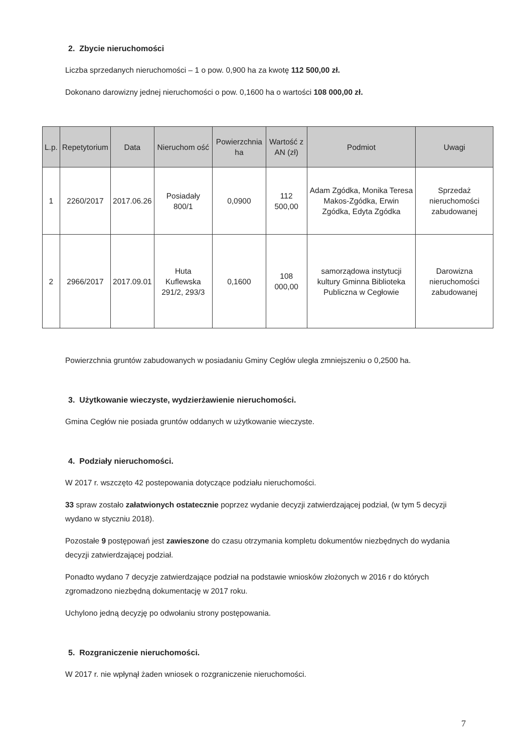2. Zbycie nieruchomości
Liczba sprzedanych nieruchomości – 1 o pow. 0,900 ha za kwotę 112 500,00 zł.
Dokonano darowizny jednej nieruchomości o pow. 0,1600 ha o wartości 108 000,00 zł.
| L.p. | Repetytorium | Data | Nieruchom ość | Powierzchnia ha | Wartość z AN (zł) | Podmiot | Uwagi |
| --- | --- | --- | --- | --- | --- | --- | --- |
| 1 | 2260/2017 | 2017.06.26 | Posiadały 800/1 | 0,0900 | 112 500,00 | Adam Zgódka, Monika Teresa Makos-Zgódka, Erwin Zgódka, Edyta Zgódka | Sprzedaż nieruchomości zabudowanej |
| 2 | 2966/2017 | 2017.09.01 | Huta Kuflewska 291/2, 293/3 | 0,1600 | 108 000,00 | samorządowa instytucji kultury Gminna Biblioteka Publiczna w Cegłowie | Darowizna nieruchomości zabudowanej |
Powierzchnia gruntów zabudowanych w posiadaniu Gminy Cegłów uległa zmniejszeniu o 0,2500 ha.
3. Użytkowanie wieczyste, wydzierżawienie nieruchomości.
Gmina Cegłów nie posiada gruntów oddanych w użytkowanie wieczyste.
4. Podziały nieruchomości.
W 2017 r. wszczęto 42 postepowania dotyczące podziału nieruchomości.
33 spraw zostało załatwionych ostatecznie poprzez wydanie decyzji zatwierdzającej podział, (w tym 5 decyzji wydano w styczniu 2018).
Pozostałe 9 postępowań jest zawieszone do czasu otrzymania kompletu dokumentów niezbędnych do wydania decyzji zatwierdzającej podział.
Ponadto wydano 7 decyzje zatwierdzające podział na podstawie wniosków złożonych w 2016 r do których zgromadzono niezbędną dokumentację w 2017 roku.
Uchylono jedną decyzję po odwołaniu strony postępowania.
5. Rozgraniczenie nieruchomości.
W 2017 r. nie wpłynął żaden wniosek o rozgraniczenie nieruchomości.
7